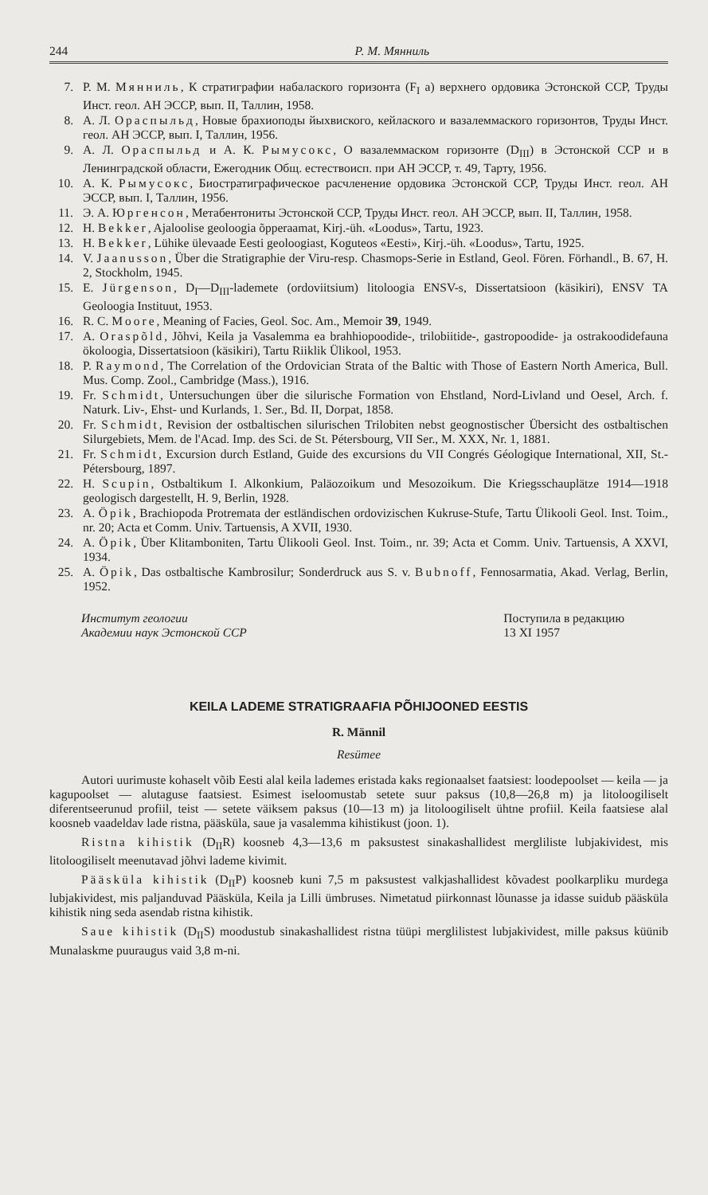244 Р. М. Мянниль
7. Р. М. Мянниль, К стратиграфии набалаского горизонта (F<sub>I</sub> a) верхнего ордовика Эстонской ССР, Труды Инст. геол. АН ЭССР, вып. II, Таллин, 1958.
8. А. Л. Ораспыльд, Новые брахиоподы йыхвиского, кейлаского и вазалеммаского горизонтов, Труды Инст. геол. АН ЭССР, вып. I, Таллин, 1956.
9. А. Л. Ораспыльд и А. К. Рымусокс, О вазалеммаском горизонте (D<sub>III</sub>) в Эстонской ССР и в Ленинградской области, Ежегодник Общ. естествоисп. при АН ЭССР, т. 49, Тарту, 1956.
10. А. К. Рымусокс, Биостратиграфическое расчленение ордовика Эстонской ССР, Труды Инст. геол. АН ЭССР, вып. I, Таллин, 1956.
11. Э. А. Юргенсон, Метабентониты Эстонской ССР, Труды Инст. геол. АН ЭССР, вып. II, Таллин, 1958.
12. H. Bekker, Ajaloolise geoloogia õpperaamat, Kirj.-üh. «Loodus», Tartu, 1923.
13. H. Bekker, Lühike ülevaade Eesti geoloogiast, Koguteos «Eesti», Kirj.-üh. «Loodus», Tartu, 1925.
14. V. Jaanusson, Über die Stratigraphie der Viru-resp. Chasmops-Serie in Estland, Geol. Fören. Förhandl., B. 67, H. 2, Stockholm, 1945.
15. E. Jürgenson, D<sub>I</sub>—D<sub>III</sub>-lademete (ordoviitsium) litoloogia ENSV-s, Dissertatsioon (käsikiri), ENSV TA Geoloogia Instituut, 1953.
16. R. C. Moore, Meaning of Facies, Geol. Soc. Am., Memoir 39, 1949.
17. A. Oraspõld, Jõhvi, Keila ja Vasalemma ea brahhiopoodide-, trilobiitide-, gastropoodide- ja ostrakoodidefauna ökoloogia, Dissertatsioon (käsikiri), Tartu Riiklik Ülikool, 1953.
18. P. Raymond, The Correlation of the Ordovician Strata of the Baltic with Those of Eastern North America, Bull. Mus. Comp. Zool., Cambridge (Mass.), 1916.
19. Fr. Schmidt, Untersuchungen über die silurische Formation von Ehstland, Nord-Livland und Oesel, Arch. f. Naturk. Liv-, Ehst- und Kurlands, 1. Ser., Bd. II, Dorpat, 1858.
20. Fr. Schmidt, Revision der ostbaltischen silurischen Trilobiten nebst geognostischer Übersicht des ostbaltischen Silurgebiets, Mem. de l'Acad. Imp. des Sci. de St. Pétersbourg, VII Ser., M. XXX, Nr. 1, 1881.
21. Fr. Schmidt, Excursion durch Estland, Guide des excursions du VII Congrés Géologique International, XII, St.-Pétersbourg, 1897.
22. H. Scupin, Ostbaltikum I. Alkonkium, Paläozoikum und Mesozoikum. Die Kriegsschauplätze 1914—1918 geologisch dargestellt, H. 9, Berlin, 1928.
23. A. Öpik, Brachiopoda Protremata der estländischen ordovizischen Kukruse-Stufe, Tartu Ülikooli Geol. Inst. Toim., nr. 20; Acta et Comm. Univ. Tartuensis, A XVII, 1930.
24. A. Öpik, Über Klitamboniten, Tartu Ülikooli Geol. Inst. Toim., nr. 39; Acta et Comm. Univ. Tartuensis, A XXVI, 1934.
25. A. Öpik, Das ostbaltische Kambrosilur; Sonderdruck aus S. v. Bubnoff, Fennosarmatia, Akad. Verlag, Berlin, 1952.
Институт геологии
Академии наук Эстонской ССР Поступила в редакцию
13 XI 1957
KEILA LADEME STRATIGRAAFIA PÕHIJOONED EESTIS
R. Männil
Resümee
Autori uurimuste kohaselt võib Eesti alal keila lademes eristada kaks regionaalset faatsiest: loodepoolset — keila — ja kagupoolset — alutaguse faatsiest. Esimest iseloomustab setete suur paksus (10,8—26,8 m) ja litoloogiliselt diferentseerunud profiil, teist — setete väiksem paksus (10—13 m) ja litoloogiliselt ühtne profiil. Keila faatsiese alal koosneb vaadeldav lade ristna, pääsküla, saue ja vasalemma kihistikust (joon. 1).
Ristna kihistik (D<sub>II</sub>R) koosneb 4,3—13,6 m paksustest sinakashallidest mergliliste lubjakividest, mis litoloogiliselt meenutavad jõhvi lademe kivimit.
Pääsküla kihistik (D<sub>II</sub>P) koosneb kuni 7,5 m paksustest valkjashallidest kõvadest poolkarpliku murdega lubjakividest, mis paljanduvad Pääsküla, Keila ja Lilli ümbruses. Nimetatud piirkonnast lõunasse ja idasse suidub pääsküla kihistik ning seda asendab ristna kihistik.
Saue kihistik (D<sub>II</sub>S) moodustub sinakashallidest ristna tüüpi merglilistest lubjakividest, mille paksus küünib Munalaskme puuraugus vaid 3,8 m-ni.